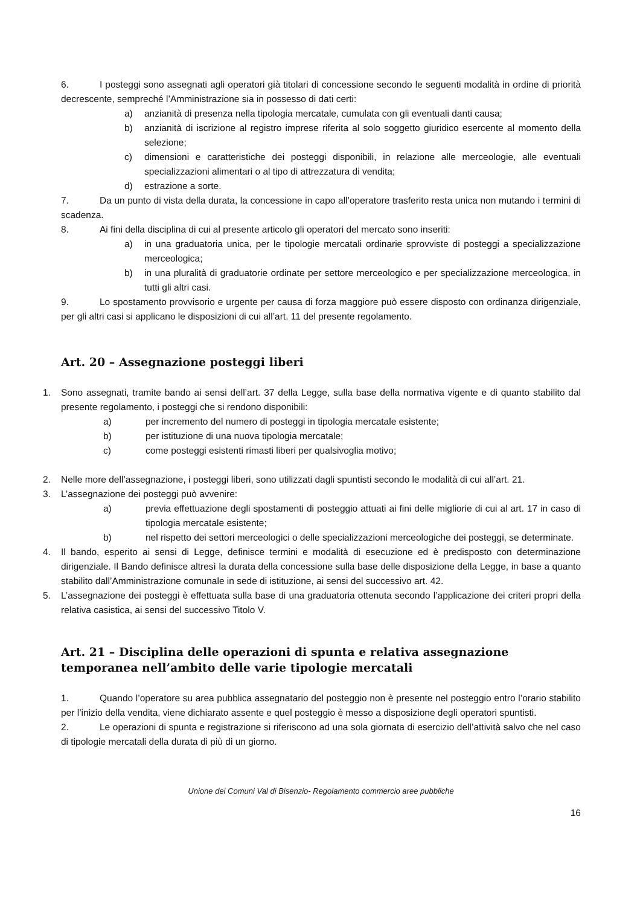6. I posteggi sono assegnati agli operatori già titolari di concessione secondo le seguenti modalità in ordine di priorità decrescente, sempreché l’Amministrazione sia in possesso di dati certi:
a) anzianità di presenza nella tipologia mercatale, cumulata con gli eventuali danti causa;
b) anzianità di iscrizione al registro imprese riferita al solo soggetto giuridico esercente al momento della selezione;
c) dimensioni e caratteristiche dei posteggi disponibili, in relazione alle merceologie, alle eventuali specializzazioni alimentari o al tipo di attrezzatura di vendita;
d) estrazione a sorte.
7. Da un punto di vista della durata, la concessione in capo all’operatore trasferito resta unica non mutando i termini di scadenza.
8. Ai fini della disciplina di cui al presente articolo gli operatori del mercato sono inseriti:
a) in una graduatoria unica, per le tipologie mercatali ordinarie sprovviste di posteggi a specializzazione merceologica;
b) in una pluralità di graduatorie ordinate per settore merceologico e per specializzazione merceologica, in tutti gli altri casi.
9. Lo spostamento provvisorio e urgente per causa di forza maggiore può essere disposto con ordinanza dirigenziale, per gli altri casi si applicano le disposizioni di cui all’art. 11 del presente regolamento.
Art. 20 – Assegnazione posteggi liberi
1. Sono assegnati, tramite bando ai sensi dell’art. 37 della Legge, sulla base della normativa vigente e di quanto stabilito dal presente regolamento, i posteggi che si rendono disponibili:
a) per incremento del numero di posteggi in tipologia mercatale esistente;
b) per istituzione di una nuova tipologia mercatale;
c) come posteggi esistenti rimasti liberi per qualsivoglia motivo;
2. Nelle more dell’assegnazione, i posteggi liberi, sono utilizzati dagli spuntisti secondo le modalità di cui all’art. 21.
3. L’assegnazione dei posteggi può avvenire:
a) previa effettuazione degli spostamenti di posteggio attuati ai fini delle migliorie di cui al art. 17 in caso di tipologia mercatale esistente;
b) nel rispetto dei settori merceologici o delle specializzazioni merceologiche dei posteggi, se determinate.
4. Il bando, esperito ai sensi di Legge, definisce termini e modalità di esecuzione ed è predisposto con determinazione dirigenziale. Il Bando definisce altresì la durata della concessione sulla base delle disposizione della Legge, in base a quanto stabilito dall’Amministrazione comunale in sede di istituzione, ai sensi del successivo art. 42.
5. L’assegnazione dei posteggi è effettuata sulla base di una graduatoria ottenuta secondo l’applicazione dei criteri propri della relativa casistica, ai sensi del successivo Titolo V.
Art. 21 – Disciplina delle operazioni di spunta e relativa assegnazione temporanea nell’ambito delle varie tipologie mercatali
1. Quando l’operatore su area pubblica assegnatario del posteggio non è presente nel posteggio entro l’orario stabilito per l’inizio della vendita, viene dichiarato assente e quel posteggio è messo a disposizione degli operatori spuntisti.
2. Le operazioni di spunta e registrazione si riferiscono ad una sola giornata di esercizio dell’attività salvo che nel caso di tipologie mercatali della durata di più di un giorno.
Unione dei Comuni Val di Bisenzio- Regolamento commercio aree pubbliche
16